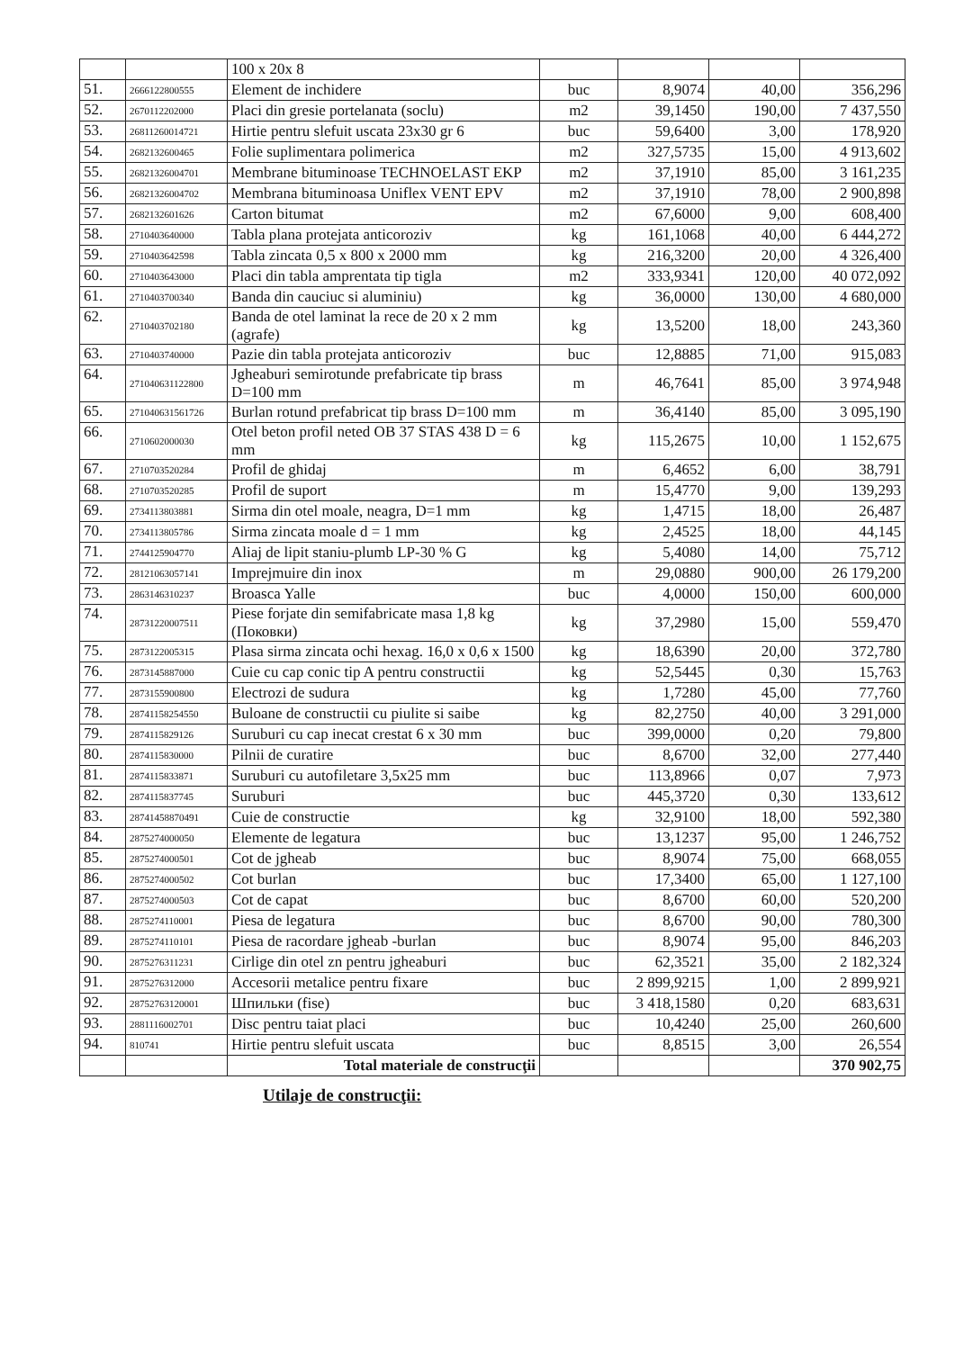| | | 100 x 20x 8 | | | | |
| 51. | 2666122800555 | Element de inchidere | buc | 8,9074 | 40,00 | 356,296 |
| 52. | 2670112202000 | Placi din gresie portelanata (soclu) | m2 | 39,1450 | 190,00 | 7 437,550 |
| 53. | 26811260014721 | Hirtie pentru slefuit uscata 23x30 gr 6 | buc | 59,6400 | 3,00 | 178,920 |
| 54. | 2682132600465 | Folie suplimentara polimerica | m2 | 327,5735 | 15,00 | 4 913,602 |
| 55. | 26821326004701 | Membrane bituminoase TECHNOELAST EKP | m2 | 37,1910 | 85,00 | 3 161,235 |
| 56. | 26821326004702 | Membrana bituminoasa Uniflex VENT EPV | m2 | 37,1910 | 78,00 | 2 900,898 |
| 57. | 2682132601626 | Carton bitumat | m2 | 67,6000 | 9,00 | 608,400 |
| 58. | 2710403640000 | Tabla plana protejata anticoroziv | kg | 161,1068 | 40,00 | 6 444,272 |
| 59. | 2710403642598 | Tabla zincata 0,5 x 800 x 2000 mm | kg | 216,3200 | 20,00 | 4 326,400 |
| 60. | 2710403643000 | Placi din tabla amprentata tip tigla | m2 | 333,9341 | 120,00 | 40 072,092 |
| 61. | 2710403700340 | Banda din cauciuc si aluminiu) | kg | 36,0000 | 130,00 | 4 680,000 |
| 62. | 2710403702180 | Banda de otel laminat la rece de 20 x 2 mm (agrafe) | kg | 13,5200 | 18,00 | 243,360 |
| 63. | 2710403740000 | Pazie din tabla protejata anticoroziv | buc | 12,8885 | 71,00 | 915,083 |
| 64. | 271040631122800 | Jgheaburi semirotunde prefabricate tip brass D=100 mm | m | 46,7641 | 85,00 | 3 974,948 |
| 65. | 271040631561726 | Burlan rotund prefabricat tip brass D=100 mm | m | 36,4140 | 85,00 | 3 095,190 |
| 66. | 2710602000030 | Otel beton profil neted OB 37 STAS 438 D = 6 mm | kg | 115,2675 | 10,00 | 1 152,675 |
| 67. | 2710703520284 | Profil de ghidaj | m | 6,4652 | 6,00 | 38,791 |
| 68. | 2710703520285 | Profil de suport | m | 15,4770 | 9,00 | 139,293 |
| 69. | 2734113803881 | Sirma din otel moale, neagra, D=1 mm | kg | 1,4715 | 18,00 | 26,487 |
| 70. | 2734113805786 | Sirma zincata moale d = 1 mm | kg | 2,4525 | 18,00 | 44,145 |
| 71. | 2744125904770 | Aliaj de lipit staniu-plumb LP-30 % G | kg | 5,4080 | 14,00 | 75,712 |
| 72. | 28121063057141 | Imprejmuire din inox | m | 29,0880 | 900,00 | 26 179,200 |
| 73. | 2863146310237 | Broasca Yalle | buc | 4,0000 | 150,00 | 600,000 |
| 74. | 28731220007511 | Piese forjate din semifabricate masa 1,8 kg (Поковки) | kg | 37,2980 | 15,00 | 559,470 |
| 75. | 2873122005315 | Plasa sirma zincata ochi hexag. 16,0 x 0,6 x 1500 | kg | 18,6390 | 20,00 | 372,780 |
| 76. | 2873145887000 | Cuie cu cap conic tip A pentru constructii | kg | 52,5445 | 0,30 | 15,763 |
| 77. | 2873155900800 | Electrozi de sudura | kg | 1,7280 | 45,00 | 77,760 |
| 78. | 28741158254550 | Buloane de constructii cu piulite si saibe | kg | 82,2750 | 40,00 | 3 291,000 |
| 79. | 2874115829126 | Suruburi cu cap inecat crestat 6 x 30 mm | buc | 399,0000 | 0,20 | 79,800 |
| 80. | 2874115830000 | Pilnii de curatire | buc | 8,6700 | 32,00 | 277,440 |
| 81. | 2874115833871 | Suruburi cu autofiletare 3,5x25 mm | buc | 113,8966 | 0,07 | 7,973 |
| 82. | 2874115837745 | Suruburi | buc | 445,3720 | 0,30 | 133,612 |
| 83. | 28741458870491 | Cuie de constructie | kg | 32,9100 | 18,00 | 592,380 |
| 84. | 2875274000050 | Elemente de legatura | buc | 13,1237 | 95,00 | 1 246,752 |
| 85. | 2875274000501 | Cot de jgheab | buc | 8,9074 | 75,00 | 668,055 |
| 86. | 2875274000502 | Cot burlan | buc | 17,3400 | 65,00 | 1 127,100 |
| 87. | 2875274000503 | Cot de capat | buc | 8,6700 | 60,00 | 520,200 |
| 88. | 2875274110001 | Piesa de legatura | buc | 8,6700 | 90,00 | 780,300 |
| 89. | 2875274110101 | Piesa de racordare jgheab -burlan | buc | 8,9074 | 95,00 | 846,203 |
| 90. | 2875276311231 | Cirlige din otel zn pentru jgheaburi | buc | 62,3521 | 35,00 | 2 182,324 |
| 91. | 2875276312000 | Accesorii metalice pentru fixare | buc | 2 899,9215 | 1,00 | 2 899,921 |
| 92. | 28752763120001 | Шпильки (fise) | buc | 3 418,1580 | 0,20 | 683,631 |
| 93. | 2881116002701 | Disc pentru taiat placi | buc | 10,4240 | 25,00 | 260,600 |
| 94. | 810741 | Hirtie pentru slefuit uscata | buc | 8,8515 | 3,00 | 26,554 |
| | | Total materiale de construcţii | | | | 370 902,75 |
Utilaje de construcţii: